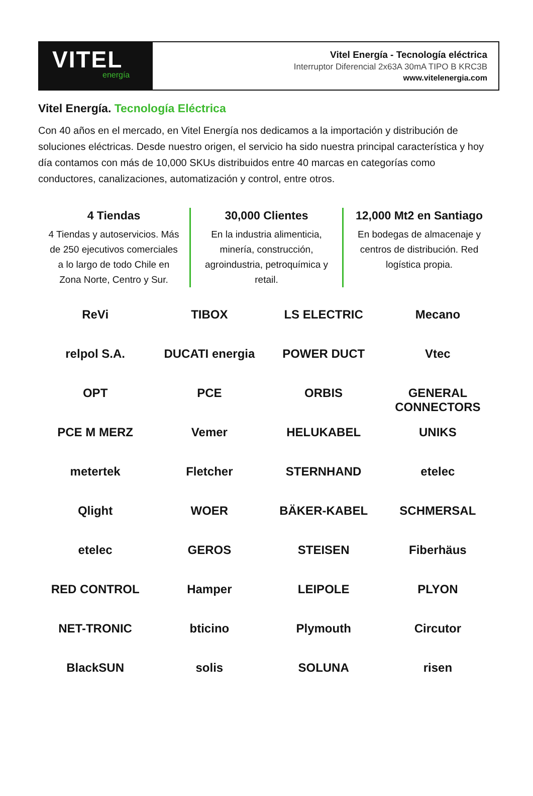VITEL
energía
Vitel Energía - Tecnología eléctrica
Interruptor Diferencial 2x63A 30mA TIPO B KRC3B
www.vitelenergia.com
Vitel Energía. Tecnología Eléctrica
Con 40 años en el mercado, en Vitel Energía nos dedicamos a la importación y distribución de soluciones eléctricas. Desde nuestro origen, el servicio ha sido nuestra principal característica y hoy día contamos con más de 10,000 SKUs distribuidos entre 40 marcas en categorías como conductores, canalizaciones, automatización y control, entre otros.
4 Tiendas
4 Tiendas y autoservicios. Más de 250 ejecutivos comerciales a lo largo de todo Chile en Zona Norte, Centro y Sur.
30,000 Clientes
En la industria alimenticia, minería, construcción, agroindustria, petroquímica y retail.
12,000 Mt2 en Santiago
En bodegas de almacenaje y centros de distribución. Red logística propia.
ReVi
TIBOX
LS ELECTRIC
Mecano
relpol S.A.
DUCATI energia
POWER DUCT
Vtec
OPT
PCE
ORBIS
GENERAL CONNECTORS
PCE M MERZ
Vemer
HELUKABEL
UNIKS
metertek
Fletcher
STERNHAND
etelec
Qlight
WOER
BÄKER-KABEL
SCHMERSAL
etelec
GEROS
STEISEN
Fiberhäus
RED CONTROL
Hamper
LEIPOLE
PLYON
NET-TRONIC
bticino
Plymouth
Circutor
BlackSUN
solis
SOLUNA
risen